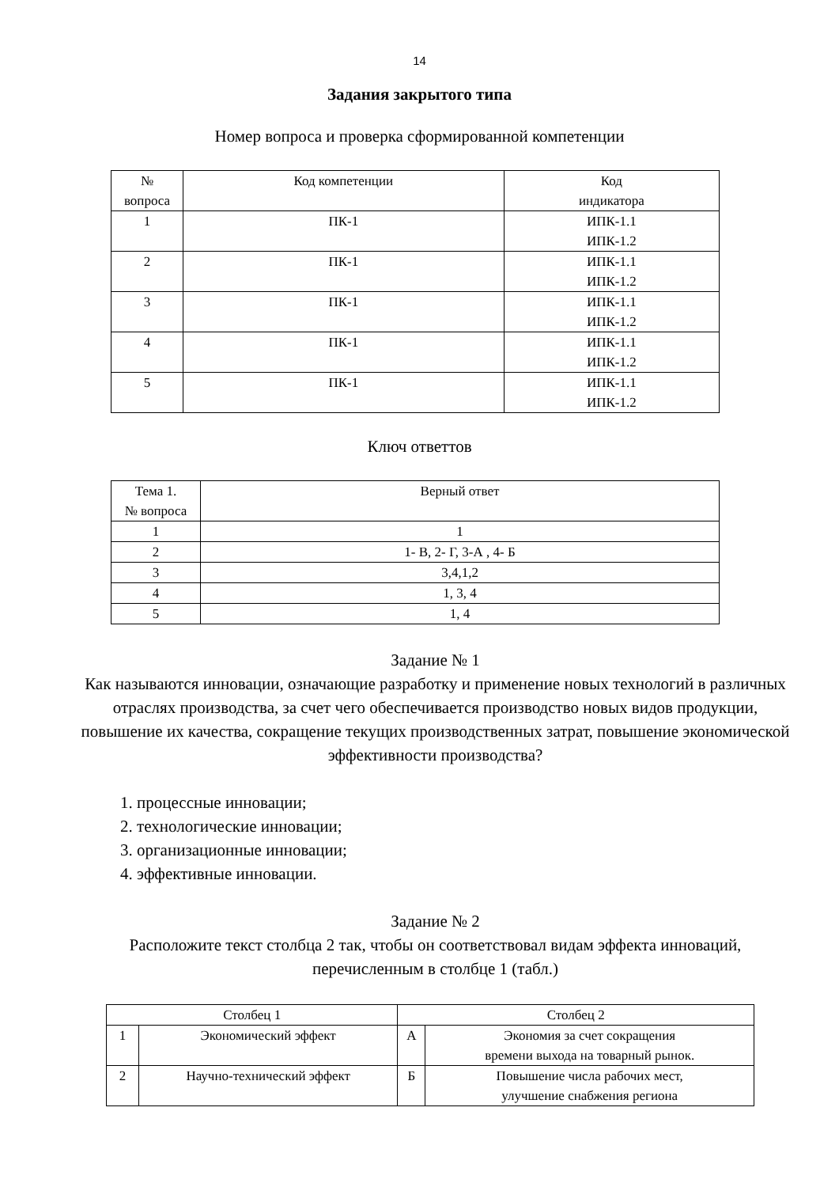14
Задания закрытого типа
Номер вопроса и проверка сформированной компетенции
| № вопроса | Код компетенции | Код индикатора |
| --- | --- | --- |
| 1 | ПК-1 | ИПК-1.1 ИПК-1.2 |
| 2 | ПК-1 | ИПК-1.1 ИПК-1.2 |
| 3 | ПК-1 | ИПК-1.1 ИПК-1.2 |
| 4 | ПК-1 | ИПК-1.1 ИПК-1.2 |
| 5 | ПК-1 | ИПК-1.1 ИПК-1.2 |
Ключ ответтов
| Тема 1. № вопроса | Верный ответ |
| --- | --- |
| 1 | 1 |
| 2 | 1- В, 2- Г, 3-А , 4- Б |
| 3 | 3,4,1,2 |
| 4 | 1, 3, 4 |
| 5 | 1, 4 |
Задание № 1
Как называются инновации, означающие разработку и применение новых технологий в различных отраслях производства, за счет чего обеспечивается производство новых видов продукции, повышение их качества, сокращение текущих производственных затрат, повышение экономической эффективности производства?
1. процессные инновации;
2. технологические инновации;
3. организационные инновации;
4. эффективные инновации.
Задание № 2
Расположите текст столбца 2 так, чтобы он соответствовал видам эффекта инноваций, перечисленным в столбце 1 (табл.)
| Столбец 1 | | Столбец 2 | |
| --- | --- | --- | --- |
| 1 | Экономический эффект | А | Экономия за счет сокращения времени выхода на товарный рынок. |
| 2 | Научно-технический эффект | Б | Повышение числа рабочих мест, улучшение снабжения региона |